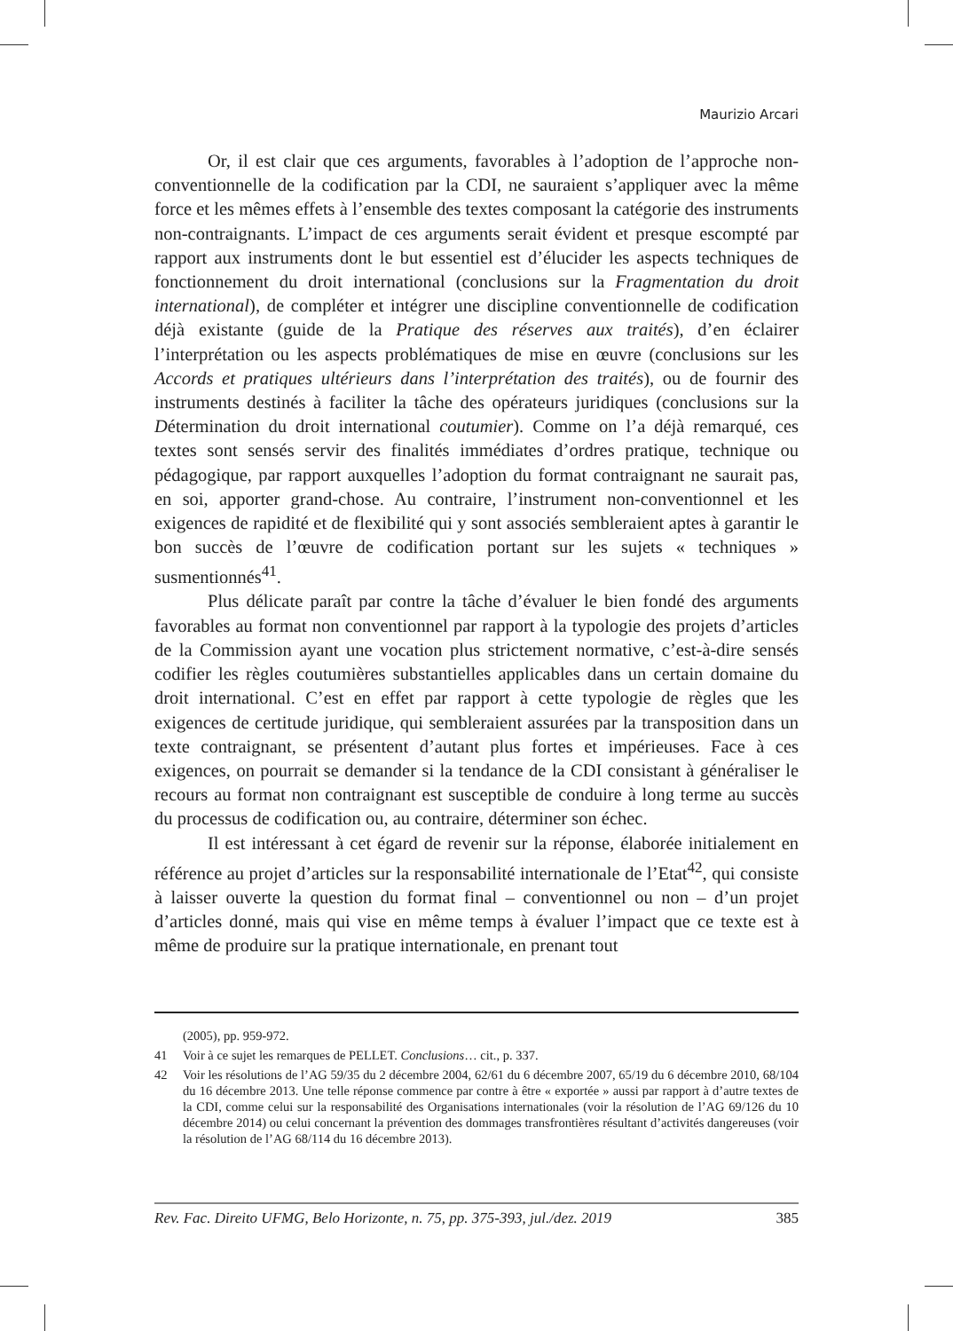Maurizio Arcari
Or, il est clair que ces arguments, favorables à l’adoption de l’approche non-conventionnelle de la codification par la CDI, ne sauraient s’appliquer avec la même force et les mêmes effets à l’ensemble des textes composant la catégorie des instruments non-contraignants. L’impact de ces arguments serait évident et presque escompté par rapport aux instruments dont le but essentiel est d’élucider les aspects techniques de fonctionnement du droit international (conclusions sur la Fragmentation du droit international), de compléter et intégrer une discipline conventionnelle de codification déjà existante (guide de la Pratique des réserves aux traités), d’en éclairer l’interprétation ou les aspects problématiques de mise en œuvre (conclusions sur les Accords et pratiques ultérieurs dans l’interprétation des traités), ou de fournir des instruments destinés à faciliter la tâche des opérateurs juridiques (conclusions sur la Détermination du droit international coutumier). Comme on l’a déjà remarqué, ces textes sont sensés servir des finalités immédiates d’ordres pratique, technique ou pédagogique, par rapport auxquelles l’adoption du format contraignant ne saurait pas, en soi, apporter grand-chose. Au contraire, l’instrument non-conventionnel et les exigences de rapidité et de flexibilité qui y sont associés sembleraient aptes à garantir le bon succès de l’œuvre de codification portant sur les sujets « techniques » susmentionnés<sup>41</sup>.
Plus délicate paraît par contre la tâche d’évaluer le bien fondé des arguments favorables au format non conventionnel par rapport à la typologie des projets d’articles de la Commission ayant une vocation plus strictement normative, c’est-à-dire sensés codifier les règles coutumières substantielles applicables dans un certain domaine du droit international. C’est en effet par rapport à cette typologie de règles que les exigences de certitude juridique, qui sembleraient assurées par la transposition dans un texte contraignant, se présentent d’autant plus fortes et impérieuses. Face à ces exigences, on pourrait se demander si la tendance de la CDI consistant à généraliser le recours au format non contraignant est susceptible de conduire à long terme au succès du processus de codification ou, au contraire, déterminer son échec.
Il est intéressant à cet égard de revenir sur la réponse, élaborée initialement en référence au projet d’articles sur la responsabilité internationale de l’Etat<sup>42</sup>, qui consiste à laisser ouverte la question du format final – conventionnel ou non – d’un projet d’articles donné, mais qui vise en même temps à évaluer l’impact que ce texte est à même de produire sur la pratique internationale, en prenant tout
(2005), pp. 959-972.
41 Voir à ce sujet les remarques de PELLET. Conclusions… cit., p. 337.
42 Voir les résolutions de l’AG 59/35 du 2 décembre 2004, 62/61 du 6 décembre 2007, 65/19 du 6 décembre 2010, 68/104 du 16 décembre 2013. Une telle réponse commence par contre à être « exportée » aussi par rapport à d’autre textes de la CDI, comme celui sur la responsabilité des Organisations internationales (voir la résolution de l’AG 69/126 du 10 décembre 2014) ou celui concernant la prévention des dommages transfrontières résultant d’activités dangereuses (voir la résolution de l’AG 68/114 du 16 décembre 2013).
Rev. Fac. Direito UFMG, Belo Horizonte, n. 75, pp. 375-393, jul./dez. 2019 385